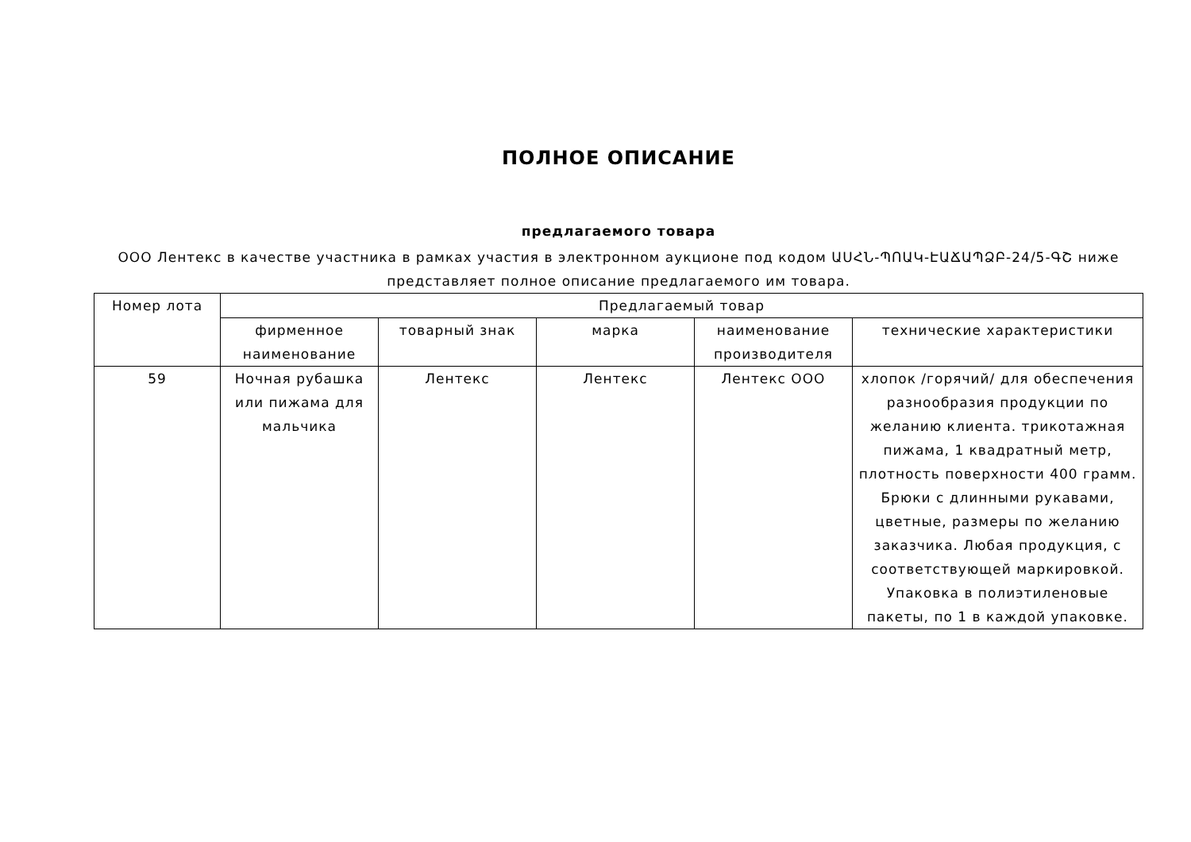ПОЛНОЕ ОПИСАНИЕ
предлагаемого товара
ООО Лентекс в качестве участника в рамках участия в электронном аукционе под кодом ԱՍՀՆ-ՊՈԱԿ-ԷԱՃԱՊՁԲ-24/5-ԳՇ ниже представляет полное описание предлагаемого им товара.
| Номер лота | Предлагаемый товар | | | | |
| --- | --- | --- | --- | --- | --- |
| | фирменное наименование | товарный знак | марка | наименование производителя | технические характеристики |
| 59 | Ночная рубашка или пижама для мальчика | Лентекс | Лентекс | Лентекс ООО | хлопок /горячий/ для обеспечения разнообразия продукции по желанию клиента. трикотажная пижама, 1 квадратный метр, плотность поверхности 400 грамм. Брюки с длинными рукавами, цветные, размеры по желанию заказчика. Любая продукция, с соответствующей маркировкой. Упаковка в полиэтиленовые пакеты, по 1 в каждой упаковке. |